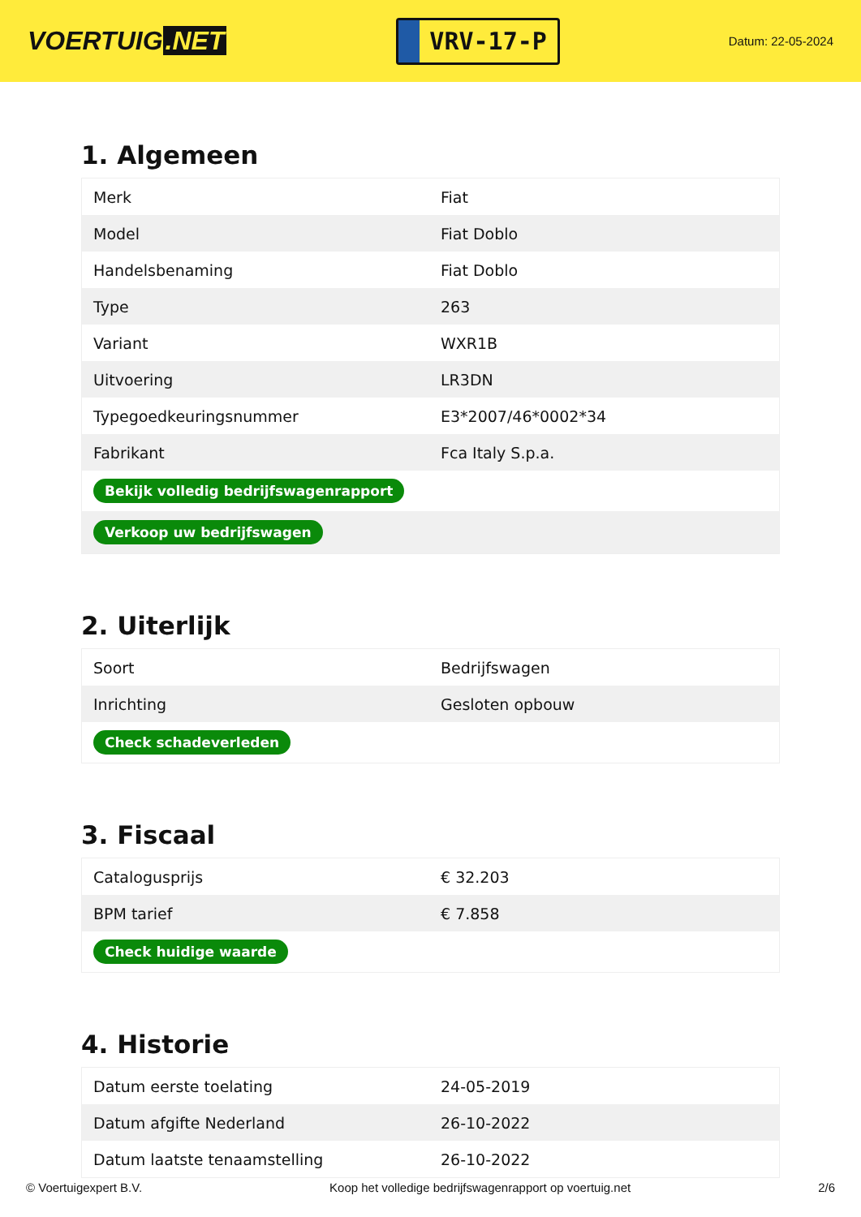VOERTUIG.NET
VRV-17-P
Datum: 22-05-2024
1. Algemeen
| Merk | Fiat |
| Model | Fiat Doblo |
| Handelsbenaming | Fiat Doblo |
| Type | 263 |
| Variant | WXR1B |
| Uitvoering | LR3DN |
| Typegoedkeuringsnummer | E3*2007/46*0002*34 |
| Fabrikant | Fca Italy S.p.a. |
| Bekijk volledig bedrijfswagenrapport | |
| Verkoop uw bedrijfswagen | |
2. Uiterlijk
| Soort | Bedrijfswagen |
| Inrichting | Gesloten opbouw |
| Check schadeverleden | |
3. Fiscaal
| Catalogusprijs | € 32.203 |
| BPM tarief | € 7.858 |
| Check huidige waarde | |
4. Historie
| Datum eerste toelating | 24-05-2019 |
| Datum afgifte Nederland | 26-10-2022 |
| Datum laatste tenaamstelling | 26-10-2022 |
© Voertuigexpert B.V. Koop het volledige bedrijfswagenrapport op voertuig.net 2/6